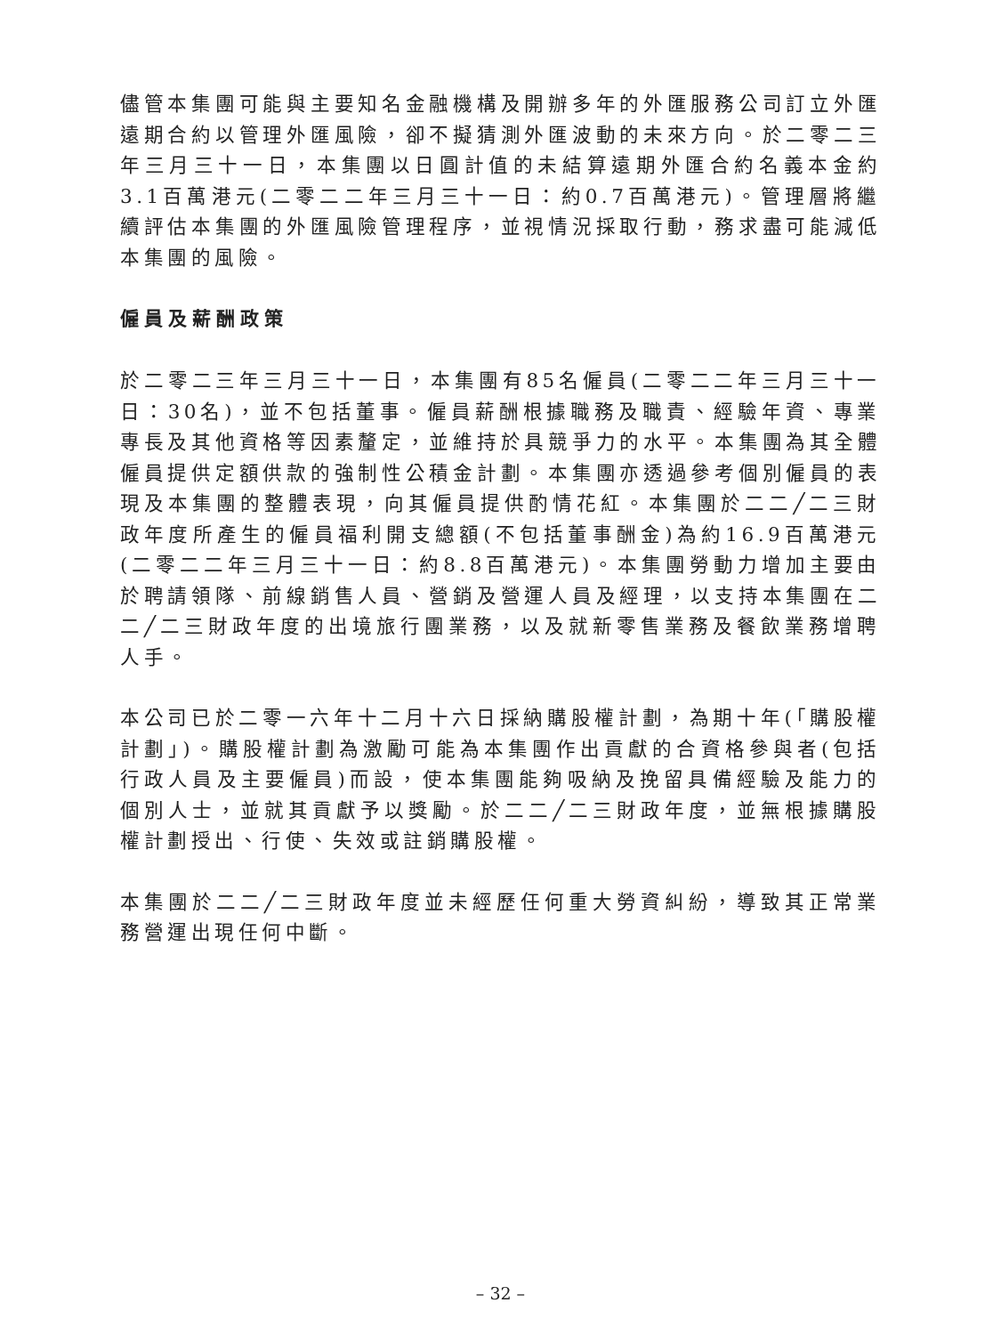儘管本集團可能與主要知名金融機構及開辦多年的外匯服務公司訂立外匯遠期合約以管理外匯風險，卻不擬猜測外匯波動的未來方向。於二零二三年三月三十一日，本集團以日圓計值的未結算遠期外匯合約名義本金約3.1百萬港元(二零二二年三月三十一日：約0.7百萬港元)。管理層將繼續評估本集團的外匯風險管理程序，並視情況採取行動，務求盡可能減低本集團的風險。
僱員及薪酬政策
於二零二三年三月三十一日，本集團有85名僱員(二零二二年三月三十一日：30名)，並不包括董事。僱員薪酬根據職務及職責、經驗年資、專業專長及其他資格等因素釐定，並維持於具競爭力的水平。本集團為其全體僱員提供定額供款的強制性公積金計劃。本集團亦透過參考個別僱員的表現及本集團的整體表現，向其僱員提供酌情花紅。本集團於二二╱二三財政年度所產生的僱員福利開支總額(不包括董事酬金)為約16.9百萬港元(二零二二年三月三十一日：約8.8百萬港元)。本集團勞動力增加主要由於聘請領隊、前線銷售人員、營銷及營運人員及經理，以支持本集團在二二╱二三財政年度的出境旅行團業務，以及就新零售業務及餐飲業務增聘人手。
本公司已於二零一六年十二月十六日採納購股權計劃，為期十年(「購股權計劃」)。購股權計劃為激勵可能為本集團作出貢獻的合資格參與者(包括行政人員及主要僱員)而設，使本集團能夠吸納及挽留具備經驗及能力的個別人士，並就其貢獻予以獎勵。於二二╱二三財政年度，並無根據購股權計劃授出、行使、失效或註銷購股權。
本集團於二二╱二三財政年度並未經歷任何重大勞資糾紛，導致其正常業務營運出現任何中斷。
– 32 –